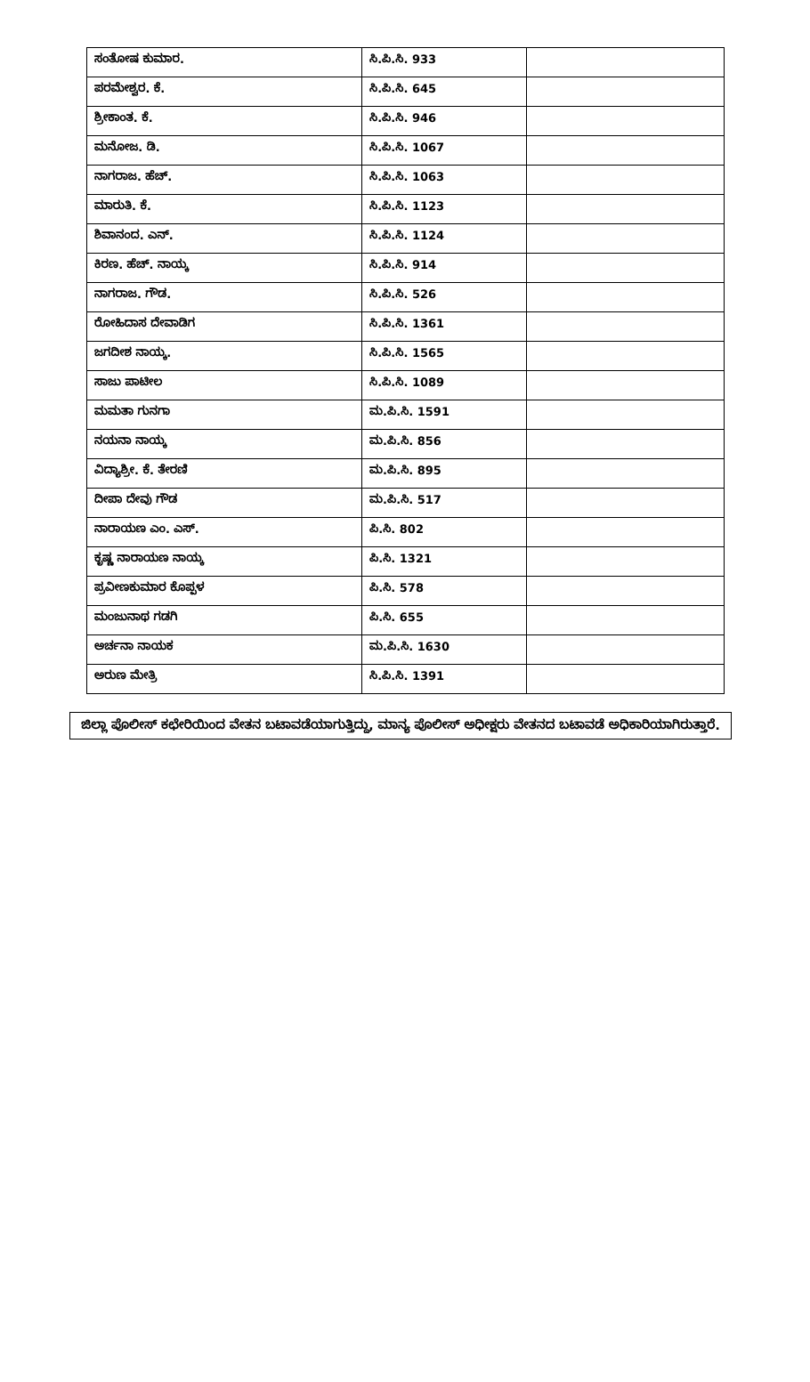| ಸಂತೋಷ ಕುಮಾರ. | ಸಿ.ಪಿ.ಸಿ. 933 | |
| ಪರಮೇಶ್ವರ. ಕೆ. | ಸಿ.ಪಿ.ಸಿ. 645 | |
| ಶ್ರೀಕಾಂತ. ಕೆ. | ಸಿ.ಪಿ.ಸಿ. 946 | |
| ಮನೋಜ. ಡಿ. | ಸಿ.ಪಿ.ಸಿ. 1067 | |
| ನಾಗರಾಜ. ಹೆಚ್. | ಸಿ.ಪಿ.ಸಿ. 1063 | |
| ಮಾರುತಿ. ಕೆ. | ಸಿ.ಪಿ.ಸಿ. 1123 | |
| ಶಿವಾನಂದ. ಎನ್. | ಸಿ.ಪಿ.ಸಿ. 1124 | |
| ಕಿರಣ. ಹೆಚ್. ನಾಯ್ಕ | ಸಿ.ಪಿ.ಸಿ. 914 | |
| ನಾಗರಾಜ. ಗೌಡ. | ಸಿ.ಪಿ.ಸಿ. 526 | |
| ರೋಹಿದಾಸ ದೇವಾಡಿಗ | ಸಿ.ಪಿ.ಸಿ. 1361 | |
| ಜಗದೀಶ ನಾಯ್ಕ. | ಸಿ.ಪಿ.ಸಿ. 1565 | |
| ಸಾಜು ಪಾಟೀಲ | ಸಿ.ಪಿ.ಸಿ. 1089 | |
| ಮಮತಾ ಗುನಗಾ | ಮ.ಪಿ.ಸಿ. 1591 | |
| ನಯನಾ ನಾಯ್ಕ | ಮ.ಪಿ.ಸಿ. 856 | |
| ವಿದ್ಯಾಶ್ರೀ. ಕೆ. ತೇರಣಿ | ಮ.ಪಿ.ಸಿ. 895 | |
| ದೀಪಾ ದೇವು ಗೌಡ | ಮ.ಪಿ.ಸಿ. 517 | |
| ನಾರಾಯಣ ಎಂ. ಎಸ್. | ಪಿ.ಸಿ. 802 | |
| ಕೃಷ್ಣ ನಾರಾಯಣ ನಾಯ್ಕ | ಪಿ.ಸಿ. 1321 | |
| ಪ್ರವೀಣಕುಮಾರ ಕೊಪ್ಪಳ | ಪಿ.ಸಿ. 578 | |
| ಮಂಜುನಾಥ ಗಡಗಿ | ಪಿ.ಸಿ. 655 | |
| ಅರ್ಚನಾ ನಾಯಕ | ಮ.ಪಿ.ಸಿ. 1630 | |
| ಅರುಣ ಮೇತ್ರಿ | ಸಿ.ಪಿ.ಸಿ. 1391 | |
ಜಿಲ್ಲಾ ಪೊಲೀಸ್ ಕಛೇರಿಯಿಂದ ವೇತನ ಬಟಾವಡೆಯಾಗುತ್ತಿದ್ದು, ಮಾನ್ಯ ಪೊಲೀಸ್ ಅಧೀಕ್ಷರು ವೇತನದ ಬಟಾವಡೆ ಅಧಿಕಾರಿಯಾಗಿರುತ್ತಾರೆ.